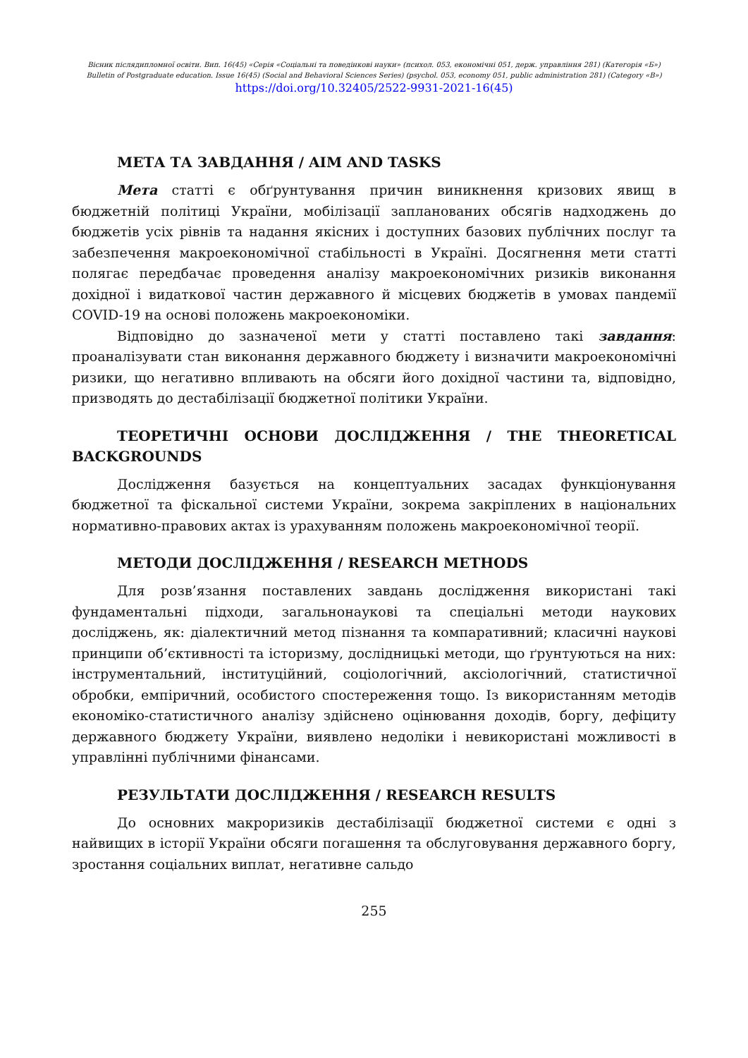Вісник післядипломної освіти. Вип. 16(45) «Серія «Соціальні та поведінкові науки» (психол. 053, економічні 051, держ. управління 281) (Категорія «Б»)
Bulletin of Postgraduate education. Issue 16(45) (Social and Behavioral Sciences Series) (psychol. 053, economy 051, public administration 281) (Category «B»)
https://doi.org/10.32405/2522-9931-2021-16(45)
МЕТА ТА ЗАВДАННЯ / AIM AND TASKS
Мета статті є обґрунтування причин виникнення кризових явищ в бюджетній політиці України, мобілізації запланованих обсягів надходжень до бюджетів усіх рівнів та надання якісних і доступних базових публічних послуг та забезпечення макроекономічної стабільності в Україні. Досягнення мети статті полягає передбачає проведення аналізу макроекономічних ризиків виконання дохідної і видаткової частин державного й місцевих бюджетів в умовах пандемії COVID-19 на основі положень макроекономіки.
Відповідно до зазначеної мети у статті поставлено такі завдання: проаналізувати стан виконання державного бюджету і визначити макроекономічні ризики, що негативно впливають на обсяги його дохідної частини та, відповідно, призводять до дестабілізації бюджетної політики України.
ТЕОРЕТИЧНІ ОСНОВИ ДОСЛІДЖЕННЯ / THE THEORETICAL BACKGROUNDS
Дослідження базується на концептуальних засадах функціонування бюджетної та фіскальної системи України, зокрема закріплених в національних нормативно-правових актах із урахуванням положень макроекономічної теорії.
МЕТОДИ ДОСЛІДЖЕННЯ / RESEARCH METHODS
Для розв’язання поставлених завдань дослідження використані такі фундаментальні підходи, загальнонаукові та спеціальні методи наукових досліджень, як: діалектичний метод пізнання та компаративний; класичні наукові принципи об’єктивності та історизму, дослідницькі методи, що ґрунтуються на них: інструментальний, інституційний, соціологічний, аксіологічний, статистичної обробки, емпіричний, особистого спостереження тощо. Із використанням методів економіко-статистичного аналізу здійснено оцінювання доходів, боргу, дефіциту державного бюджету України, виявлено недоліки і невикористані можливості в управлінні публічними фінансами.
РЕЗУЛЬТАТИ ДОСЛІДЖЕННЯ / RESEARCH RESULTS
До основних макроризиків дестабілізації бюджетної системи є одні з найвищих в історії України обсяги погашення та обслуговування державного боргу, зростання соціальних виплат, негативне сальдо
255